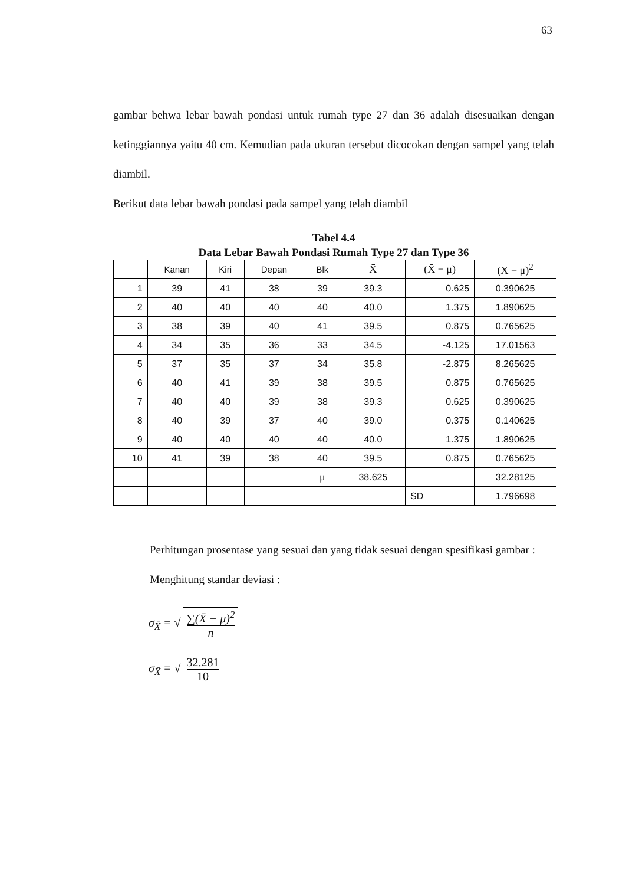63
gambar behwa lebar bawah pondasi untuk rumah type 27 dan 36 adalah disesuaikan dengan ketinggiannya yaitu 40 cm. Kemudian pada ukuran tersebut dicocokan dengan sampel yang telah diambil.
Berikut data lebar bawah pondasi pada sampel yang telah diambil
Tabel 4.4
Data Lebar Bawah Pondasi Rumah Type 27 dan Type 36
| | Kanan | Kiri | Depan | Blk | X̄ | (X̄ − μ) | (X̄ − μ)<sup>2</sup> |
| --- | --- | --- | --- | --- | --- | --- | --- |
| 1 | 39 | 41 | 38 | 39 | 39.3 | 0.625 | 0.390625 |
| 2 | 40 | 40 | 40 | 40 | 40.0 | 1.375 | 1.890625 |
| 3 | 38 | 39 | 40 | 41 | 39.5 | 0.875 | 0.765625 |
| 4 | 34 | 35 | 36 | 33 | 34.5 | -4.125 | 17.01563 |
| 5 | 37 | 35 | 37 | 34 | 35.8 | -2.875 | 8.265625 |
| 6 | 40 | 41 | 39 | 38 | 39.5 | 0.875 | 0.765625 |
| 7 | 40 | 40 | 39 | 38 | 39.3 | 0.625 | 0.390625 |
| 8 | 40 | 39 | 37 | 40 | 39.0 | 0.375 | 0.140625 |
| 9 | 40 | 40 | 40 | 40 | 40.0 | 1.375 | 1.890625 |
| 10 | 41 | 39 | 38 | 40 | 39.5 | 0.875 | 0.765625 |
| | | | | μ | 38.625 | | 32.28125 |
| | | | | | | SD | 1.796698 |
Perhitungan prosentase yang sesuai dan yang tidak sesuai dengan spesifikasi gambar :
Menghitung standar deviasi :
σ<sub>X̄</sub> = √ ∑(X̄ − μ)<sup>2</sup> n
σ<sub>X̄</sub> = √ 32.281 10